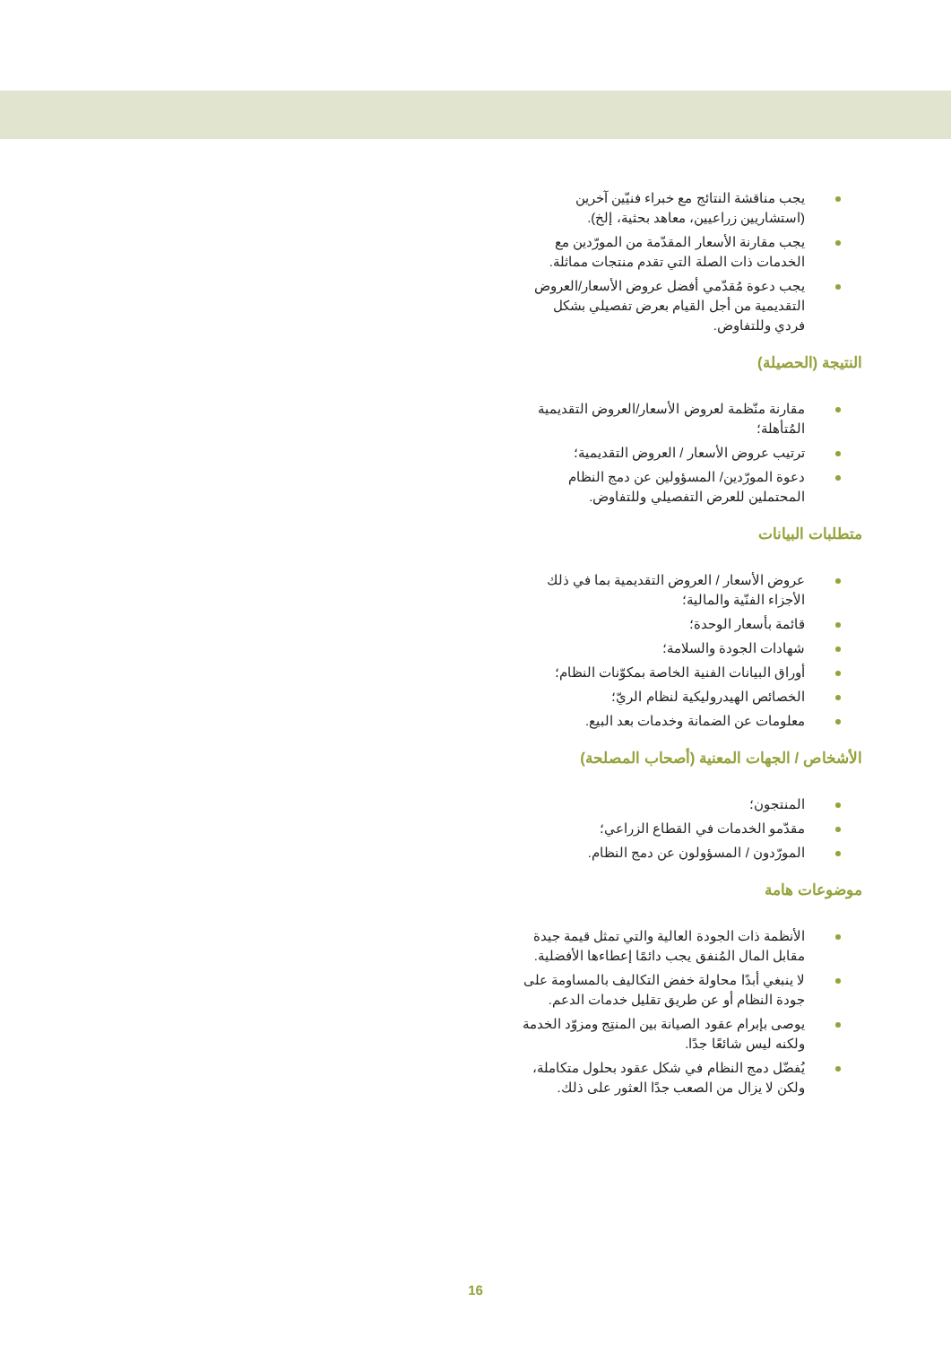يجب مناقشة النتائج مع خبراء فنيّين آخرين (استشاريين زراعيين، معاهد بحثية، إلخ).
يجب مقارنة الأسعار المقدّمة من المورّدين مع الخدمات ذات الصلة التي تقدم منتجات مماثلة.
يجب دعوة مُقدّمي أفضل عروض الأسعار/العروض التقديمية من أجل القيام بعرض تفصيلي بشكل فردي وللتفاوض.
النتيجة (الحصيلة)
مقارنة منّظمة لعروض الأسعار/العروض التقديمية المُتأهلة؛
ترتيب عروض الأسعار / العروض التقديمية؛
دعوة المورّدين/ المسؤولين عن دمج النظام المحتملين للعرض التفصيلي وللتفاوض.
متطلبات البيانات
عروض الأسعار / العروض التقديمية بما في ذلك الأجزاء الفنّية والمالية؛
قائمة بأسعار الوحدة؛
شهادات الجودة والسلامة؛
أوراق البيانات الفنية الخاصة بمكوّنات النظام؛
الخصائص الهيدروليكية لنظام الريّ؛
معلومات عن الضمانة وخدمات بعد البيع.
الأشخاص / الجهات المعنية (أصحاب المصلحة)
المنتجون؛
مقدّمو الخدمات في القطاع الزراعي؛
المورّدون / المسؤولون عن دمج النظام.
موضوعات هامة
الأنظمة ذات الجودة العالية والتي تمثل قيمة جيدة مقابل المال المُنفق يجب دائمًا إعطاءها الأفضلية.
لا ينبغي أبدًا محاولة خفض التكاليف بالمساومة على جودة النظام أو عن طريق تقليل خدمات الدعم.
يوصى بإبرام عقود الصيانة بين المنتِج ومزوّد الخدمة ولكنه ليس شائعًا جدًا.
يُفضّل دمج النظام في شكل عقود بحلول متكاملة، ولكن لا يزال من الصعب جدًا العثور على ذلك.
16